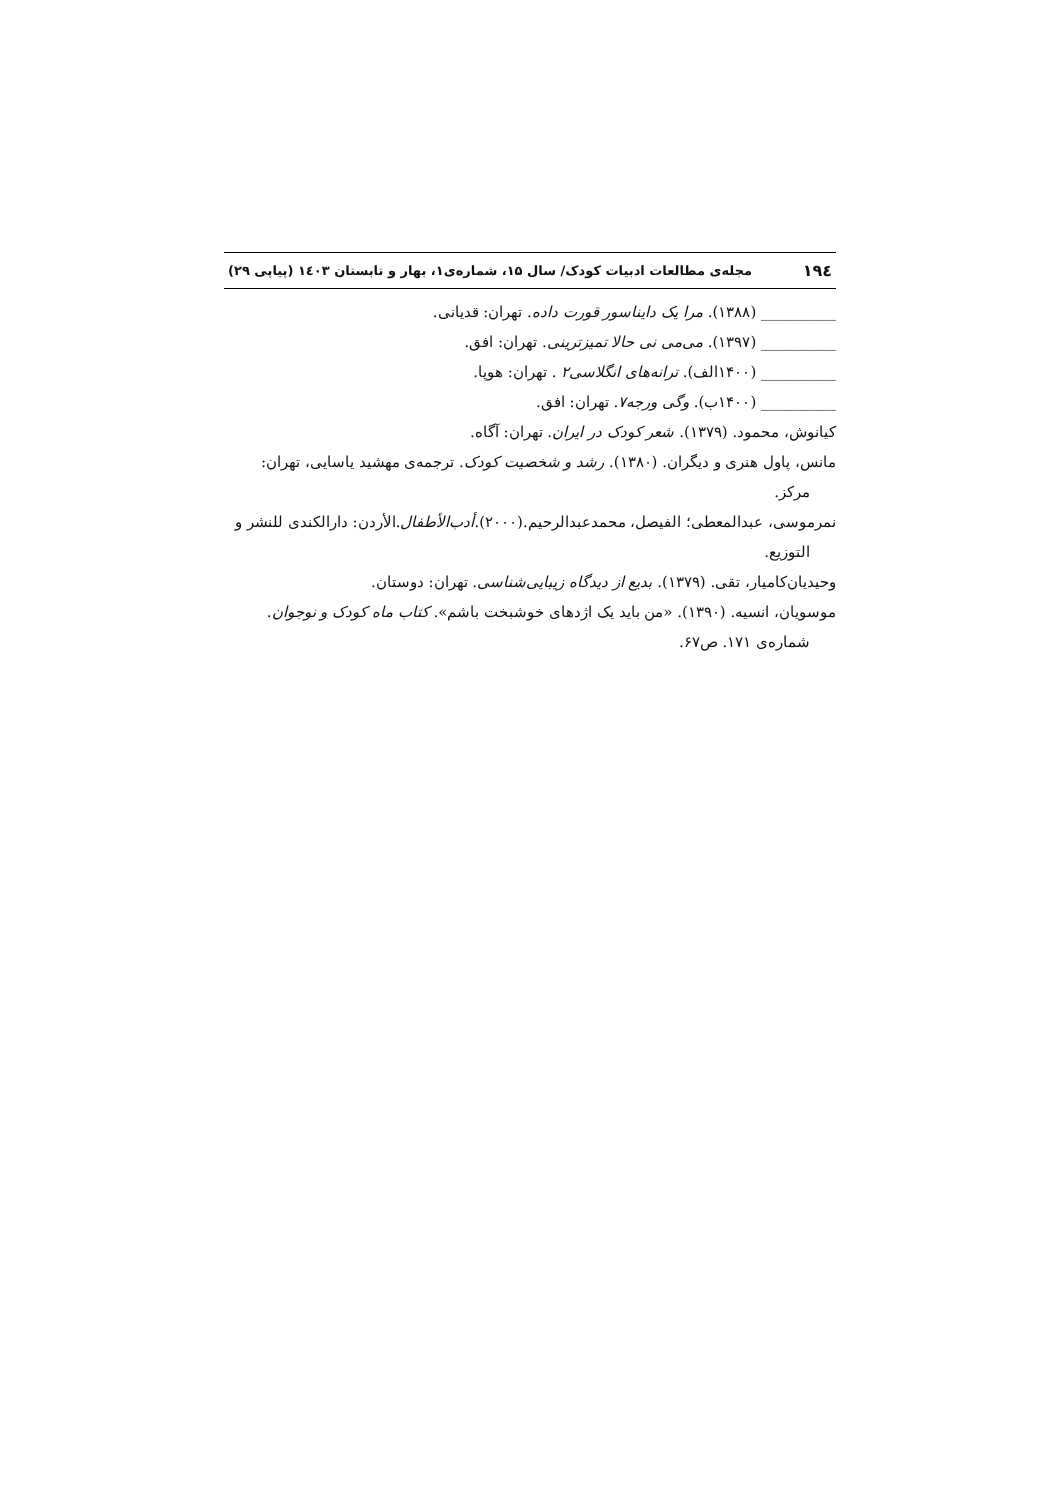۱۹٤ مجله‌ی مطالعات ادبیات کودک/ سال ۱۵، شماره‌ی۱، بهار و تابستان ۱٤۰۳ (پیاپی ۲۹)
__________ (۱۳۸۸). مرا یک دایناسور قورت داده. تهران: قدیانی.
__________ (۱۳۹۷). می‌می نی حالا تمیزترینی. تهران: افق.
__________ (۱۴۰۰الف). ترانه‌های انگلاسی۲ . تهران: هوپا.
__________ (۱۴۰۰ب). وگی ورجه۷. تهران: افق.
کیانوش، محمود. (۱۳۷۹). شعر کودک در ایران. تهران: آگاه.
مانس، پاول هنری و دیگران. (۱۳۸۰). رشد و شخصیت کودک. ترجمه‌ی مهشید یاسایی، تهران: مرکز.
نمرموسی، عبدالمعطی؛ الفیصل، محمدعبدالرحیم.(۲۰۰۰).أدب‌الأطفال.الأردن: دارالکندی للنشر و التوزیع.
وحیدیان‌کامیار، تقی. (۱۳۷۹). بدیع از دیدگاه زیبایی‌شناسی. تهران: دوستان.
موسویان، انسیه. (۱۳۹۰). «من باید یک اژدهای خوشبخت باشم». کتاب ماه کودک و نوجوان. شماره‌ی ۱۷۱. ص۶۷.